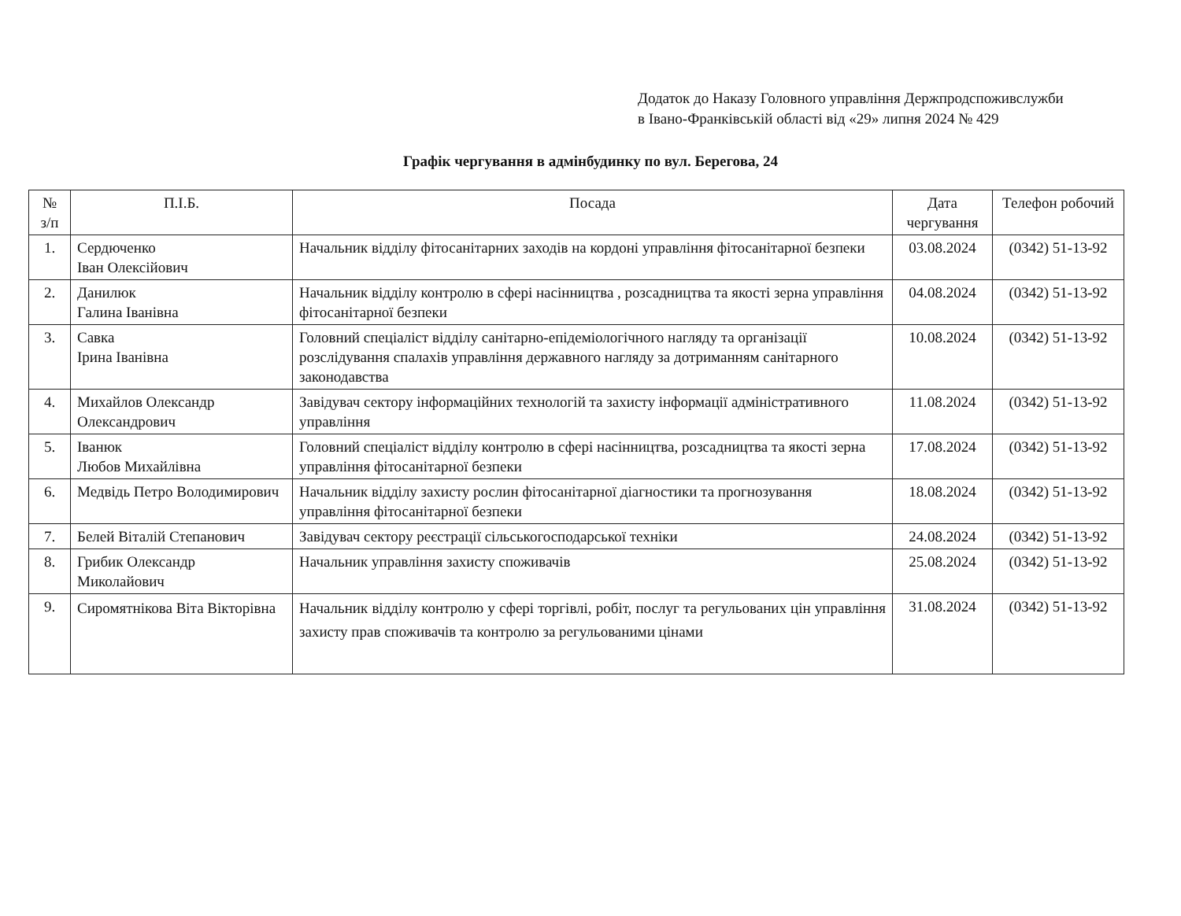Додаток до Наказу Головного управління Держпродспоживслужби
в Івано-Франківській області від «29» липня 2024 № 429
Графік чергування в адмінбудинку по вул. Берегова, 24
| № з/п | П.І.Б. | Посада | Дата чергування | Телефон робочий |
| --- | --- | --- | --- | --- |
| 1. | Сердюченко Іван Олексійович | Начальник відділу фітосанітарних заходів на кордоні управління фітосанітарної безпеки | 03.08.2024 | (0342) 51-13-92 |
| 2. | Данилюк Галина Іванівна | Начальник відділу контролю в сфері насінництва , розсадництва та якості зерна управління фітосанітарної безпеки | 04.08.2024 | (0342) 51-13-92 |
| 3. | Савка Ірина Іванівна | Головний спеціаліст відділу санітарно-епідеміологічного нагляду та організації розслідування спалахів управління державного нагляду за дотриманням санітарного законодавства | 10.08.2024 | (0342) 51-13-92 |
| 4. | Михайлов Олександр Олександрович | Завідувач сектору інформаційних технологій та захисту інформації адміністративного управління | 11.08.2024 | (0342) 51-13-92 |
| 5. | Іванюк Любов Михайлівна | Головний спеціаліст відділу контролю в сфері насінництва, розсадництва та якості зерна управління фітосанітарної безпеки | 17.08.2024 | (0342) 51-13-92 |
| 6. | Медвідь Петро Володимирович | Начальник відділу захисту рослин фітосанітарної діагностики та прогнозування управління фітосанітарної безпеки | 18.08.2024 | (0342) 51-13-92 |
| 7. | Белей Віталій Степанович | Завідувач сектору реєстрації сільськогосподарської техніки | 24.08.2024 | (0342) 51-13-92 |
| 8. | Грибик Олександр Миколайович | Начальник управління захисту споживачів | 25.08.2024 | (0342) 51-13-92 |
| 9. | Сиромятнікова Віта Вікторівна | Начальник відділу контролю у сфері торгівлі, робіт, послуг та регульованих цін управління захисту прав споживачів та контролю за регульованими цінами | 31.08.2024 | (0342) 51-13-92 |